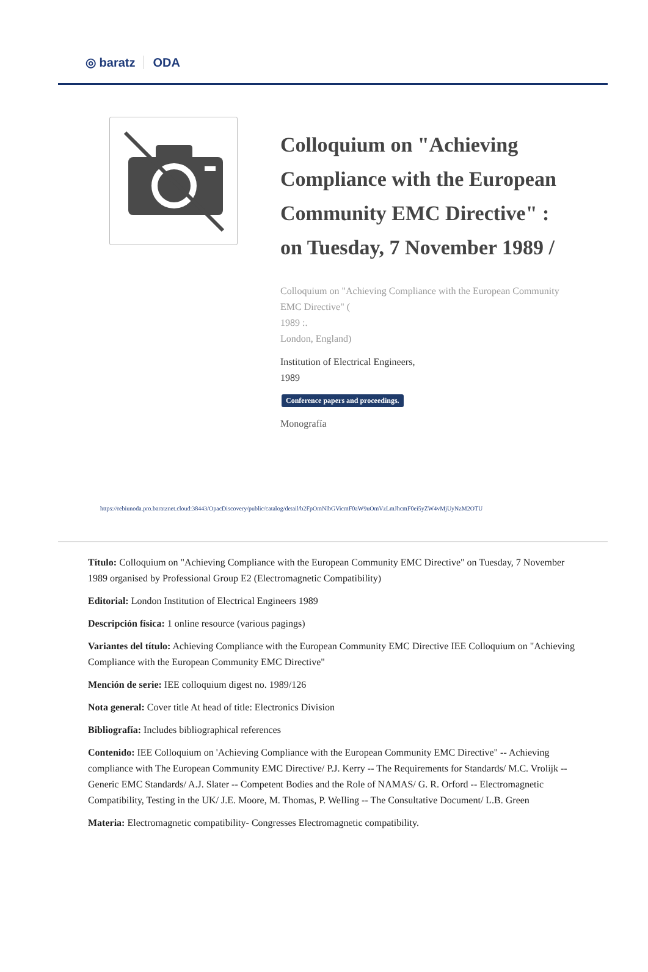◎ baratz ODA
Colloquium on "Achieving Compliance with the European Community EMC Directive" : on Tuesday, 7 November 1989 /
Colloquium on "Achieving Compliance with the European Community EMC Directive" (
1989 :.
London, England)
Institution of Electrical Engineers,
1989
Conference papers and proceedings.
Monografía
https://rebiunoda.pro.baratznet.cloud:38443/OpacDiscovery/public/catalog/detail/b2FpOmNlbGVicmF0aW9uOmVzLmJhcmF0ei5yZW4vMjUyNzM2OTU
Título: Colloquium on "Achieving Compliance with the European Community EMC Directive" on Tuesday, 7 November 1989 organised by Professional Group E2 (Electromagnetic Compatibility)
Editorial: London Institution of Electrical Engineers 1989
Descripción física: 1 online resource (various pagings)
Variantes del título: Achieving Compliance with the European Community EMC Directive IEE Colloquium on "Achieving Compliance with the European Community EMC Directive"
Mención de serie: IEE colloquium digest no. 1989/126
Nota general: Cover title At head of title: Electronics Division
Bibliografía: Includes bibliographical references
Contenido: IEE Colloquium on 'Achieving Compliance with the European Community EMC Directive" -- Achieving compliance with The European Community EMC Directive/ P.J. Kerry -- The Requirements for Standards/ M.C. Vrolijk -- Generic EMC Standards/ A.J. Slater -- Competent Bodies and the Role of NAMAS/ G. R. Orford -- Electromagnetic Compatibility, Testing in the UK/ J.E. Moore, M. Thomas, P. WeIling -- The Consultative Document/ L.B. Green
Materia: Electromagnetic compatibility- Congresses Electromagnetic compatibility.